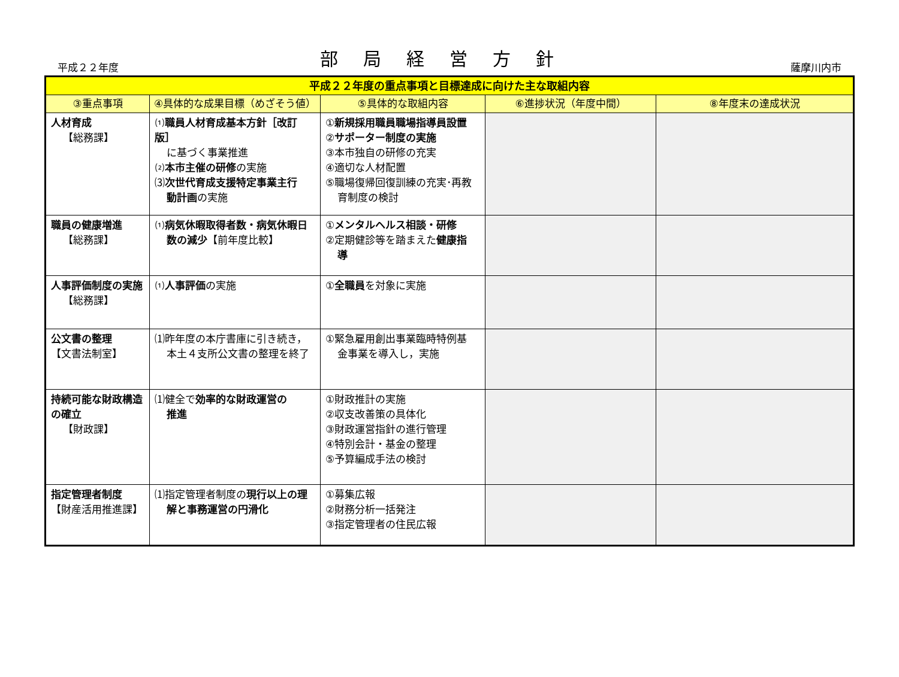平成２２年度
部局経営方針
薩摩川内市
| 平成２２年度の重点事項と目標達成に向けた主な取組内容 | | | | |
| --- | --- | --- | --- | --- |
| ③重点事項 | ④具体的な成果目標（めざそう値） | ⑤具体的な取組内容 | ⑥進捗状況（年度中間） | ⑧年度末の達成状況 |
| 人材育成 【総務課】 | ⑴ 職員人材育成基本方針［改訂版］ に基づく事業推進 ⑵ 本市主催の研修 の実施 ⑶ 次世代育成支援特定事業主行 動計画 の実施 | ① 新規採用職員職場指導員設置 ② サポーター制度の実施 ③本市独自の研修の充実 ④適切な人材配置 ⑤職場復帰回復訓練の充実･再教 育制度の検討 | | |
| 職員の健康増進 【総務課】 | ⑴ 病気休暇取得者数・病気休暇日 数の減少 【前年度比較】 | ① メンタルヘルス相談・研修 ②定期健診等を踏まえた 健康指 導 | | |
| 人事評価制度の実施 【総務課】 | ⑴ 人事評価 の実施 | ① 全職員 を対象に実施 | | |
| 公文書の整理 【文書法制室】 | ⑴昨年度の本庁書庫に引き続き， 本土４支所公文書の整理を終了 | ①緊急雇用創出事業臨時特例基 金事業を導入し，実施 | | |
| 持続可能な財政構造の確立 【財政課】 | ⑴健全で 効率的な財政運営の 推進 | ①財政推計の実施 ②収支改善策の具体化 ③財政運営指針の進行管理 ④特別会計・基金の整理 ⑤予算編成手法の検討 | | |
| 指定管理者制度 【財産活用推進課】 | ⑴指定管理者制度の 現行以上の理 解と事務運営の円滑化 | ①募集広報 ②財務分析一括発注 ③指定管理者の住民広報 | | |